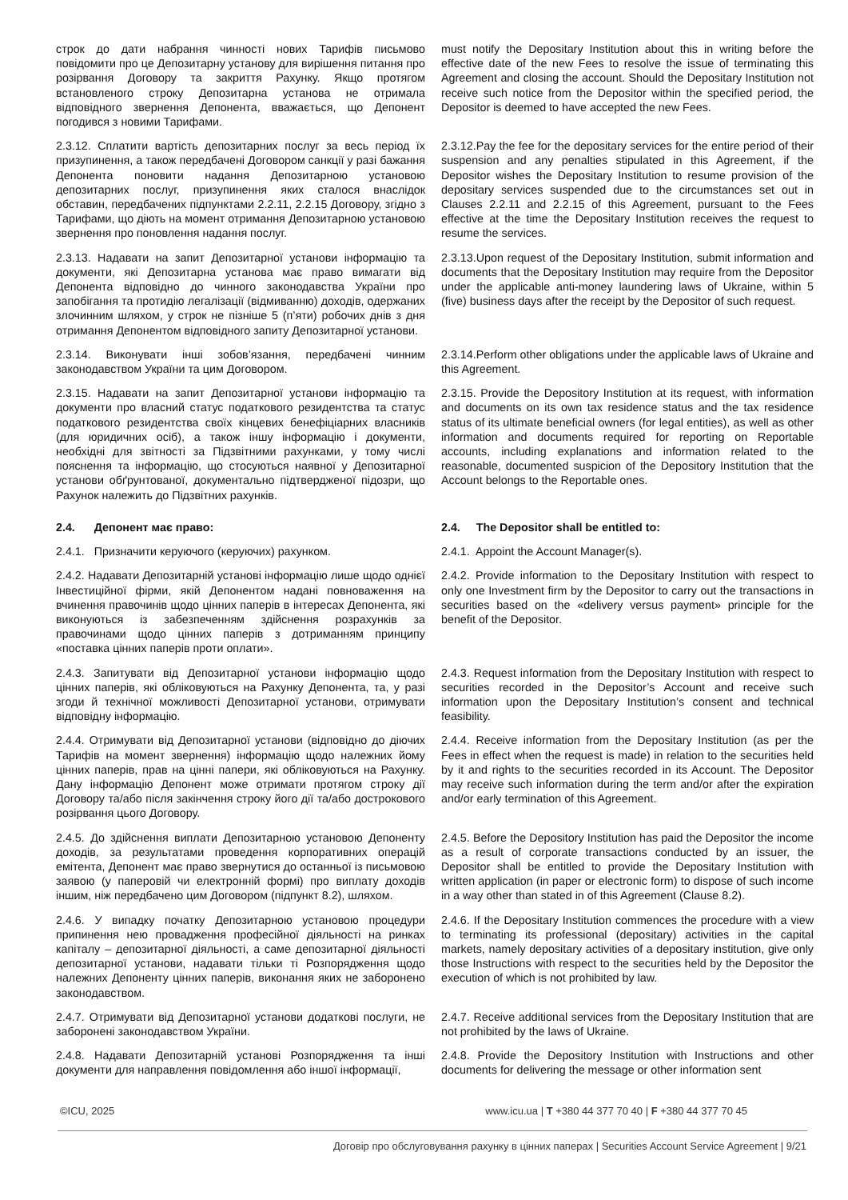строк до дати набрання чинності нових Тарифів письмово повідомити про це Депозитарну установу для вирішення питання про розірвання Договору та закриття Рахунку. Якщо протягом встановленого строку Депозитарна установа не отримала відповідного звернення Депонента, вважається, що Депонент погодився з новими Тарифами.
must notify the Depositary Institution about this in writing before the effective date of the new Fees to resolve the issue of terminating this Agreement and closing the account. Should the Depositary Institution not receive such notice from the Depositor within the specified period, the Depositor is deemed to have accepted the new Fees.
2.3.12. Сплатити вартість депозитарних послуг за весь період їх призупинення, а також передбачені Договором санкції у разі бажання Депонента поновити надання Депозитарною установою депозитарних послуг, призупинення яких сталося внаслідок обставин, передбачених підпунктами 2.2.11, 2.2.15 Договору, згідно з Тарифами, що діють на момент отримання Депозитарною установою звернення про поновлення надання послуг.
2.3.12.Pay the fee for the depositary services for the entire period of their suspension and any penalties stipulated in this Agreement, if the Depositor wishes the Depositary Institution to resume provision of the depositary services suspended due to the circumstances set out in Clauses 2.2.11 and 2.2.15 of this Agreement, pursuant to the Fees effective at the time the Depositary Institution receives the request to resume the services.
2.3.13. Надавати на запит Депозитарної установи інформацію та документи, які Депозитарна установа має право вимагати від Депонента відповідно до чинного законодавства України про запобігання та протидію легалізації (відмиванню) доходів, одержаних злочинним шляхом, у строк не пізніше 5 (п’яти) робочих днів з дня отримання Депонентом відповідного запиту Депозитарної установи.
2.3.13.Upon request of the Depositary Institution, submit information and documents that the Depositary Institution may require from the Depositor under the applicable anti-money laundering laws of Ukraine, within 5 (five) business days after the receipt by the Depositor of such request.
2.3.14. Виконувати інші зобов’язання, передбачені чинним законодавством України та цим Договором.
2.3.14.Perform other obligations under the applicable laws of Ukraine and this Agreement.
2.3.15. Надавати на запит Депозитарної установи інформацію та документи про власний статус податкового резидентства та статус податкового резидентства своїх кінцевих бенефіціарних власників (для юридичних осіб), а також іншу інформацію і документи, необхідні для звітності за Підзвітними рахунками, у тому числі пояснення та інформацію, що стосуються наявної у Депозитарної установи обґрунтованої, документально підтвердженої підозри, що Рахунок належить до Підзвітних рахунків.
2.3.15. Provide the Depository Institution at its request, with information and documents on its own tax residence status and the tax residence status of its ultimate beneficial owners (for legal entities), as well as other information and documents required for reporting on Reportable accounts, including explanations and information related to the reasonable, documented suspicion of the Depository Institution that the Account belongs to the Reportable ones.
2.4. Депонент має право: 2.4. The Depositor shall be entitled to:
2.4.1. Призначити керуючого (керуючих) рахунком. 2.4.1. Appoint the Account Manager(s).
2.4.2. Надавати Депозитарній установі інформацію лише щодо однієї Інвестиційної фірми, якій Депонентом надані повноваження на вчинення правочинів щодо цінних паперів в інтересах Депонента, які виконуються із забезпеченням здійснення розрахунків за правочинами щодо цінних паперів з дотриманням принципу «поставка цінних паперів проти оплати».
2.4.2. Provide information to the Depositary Institution with respect to only one Investment firm by the Depositor to carry out the transactions in securities based on the «delivery versus payment» principle for the benefit of the Depositor.
2.4.3. Запитувати від Депозитарної установи інформацію щодо цінних паперів, які обліковуються на Рахунку Депонента, та, у разі згоди й технічної можливості Депозитарної установи, отримувати відповідну інформацію.
2.4.3. Request information from the Depositary Institution with respect to securities recorded in the Depositor’s Account and receive such information upon the Depositary Institution’s consent and technical feasibility.
2.4.4. Отримувати від Депозитарної установи (відповідно до діючих Тарифів на момент звернення) інформацію щодо належних йому цінних паперів, прав на цінні папери, які обліковуються на Рахунку. Дану інформацію Депонент може отримати протягом строку дії Договору та/або після закінчення строку його дії та/або дострокового розірвання цього Договору.
2.4.4. Receive information from the Depositary Institution (as per the Fees in effect when the request is made) in relation to the securities held by it and rights to the securities recorded in its Account. The Depositor may receive such information during the term and/or after the expiration and/or early termination of this Agreement.
2.4.5. До здійснення виплати Депозитарною установою Депоненту доходів, за результатами проведення корпоративних операцій емітента, Депонент має право звернутися до останньої із письмовою заявою (у паперовій чи електронній формі) про виплату доходів іншим, ніж передбачено цим Договором (підпункт 8.2), шляхом.
2.4.5. Before the Depository Institution has paid the Depositor the income as a result of corporate transactions conducted by an issuer, the Depositor shall be entitled to provide the Depositary Institution with written application (in paper or electronic form) to dispose of such income in a way other than stated in of this Agreement (Clause 8.2).
2.4.6. У випадку початку Депозитарною установою процедури припинення нею провадження професійної діяльності на ринках капіталу – депозитарної діяльності, а саме депозитарної діяльності депозитарної установи, надавати тільки ті Розпорядження щодо належних Депоненту цінних паперів, виконання яких не заборонено законодавством.
2.4.6. If the Depositary Institution commences the procedure with a view to terminating its professional (depositary) activities in the capital markets, namely depositary activities of a depositary institution, give only those Instructions with respect to the securities held by the Depositor the execution of which is not prohibited by law.
2.4.7. Отримувати від Депозитарної установи додаткові послуги, не заборонені законодавством України.
2.4.7. Receive additional services from the Depositary Institution that are not prohibited by the laws of Ukraine.
2.4.8. Надавати Депозитарній установі Розпорядження та інші документи для направлення повідомлення або іншої інформації,
2.4.8. Provide the Depository Institution with Instructions and other documents for delivering the message or other information sent
©ICU, 2025 www.icu.ua | T +380 44 377 70 40 | F +380 44 377 70 45
Договір про обслуговування рахунку в цінних паперах | Securities Account Service Agreement | 9/21